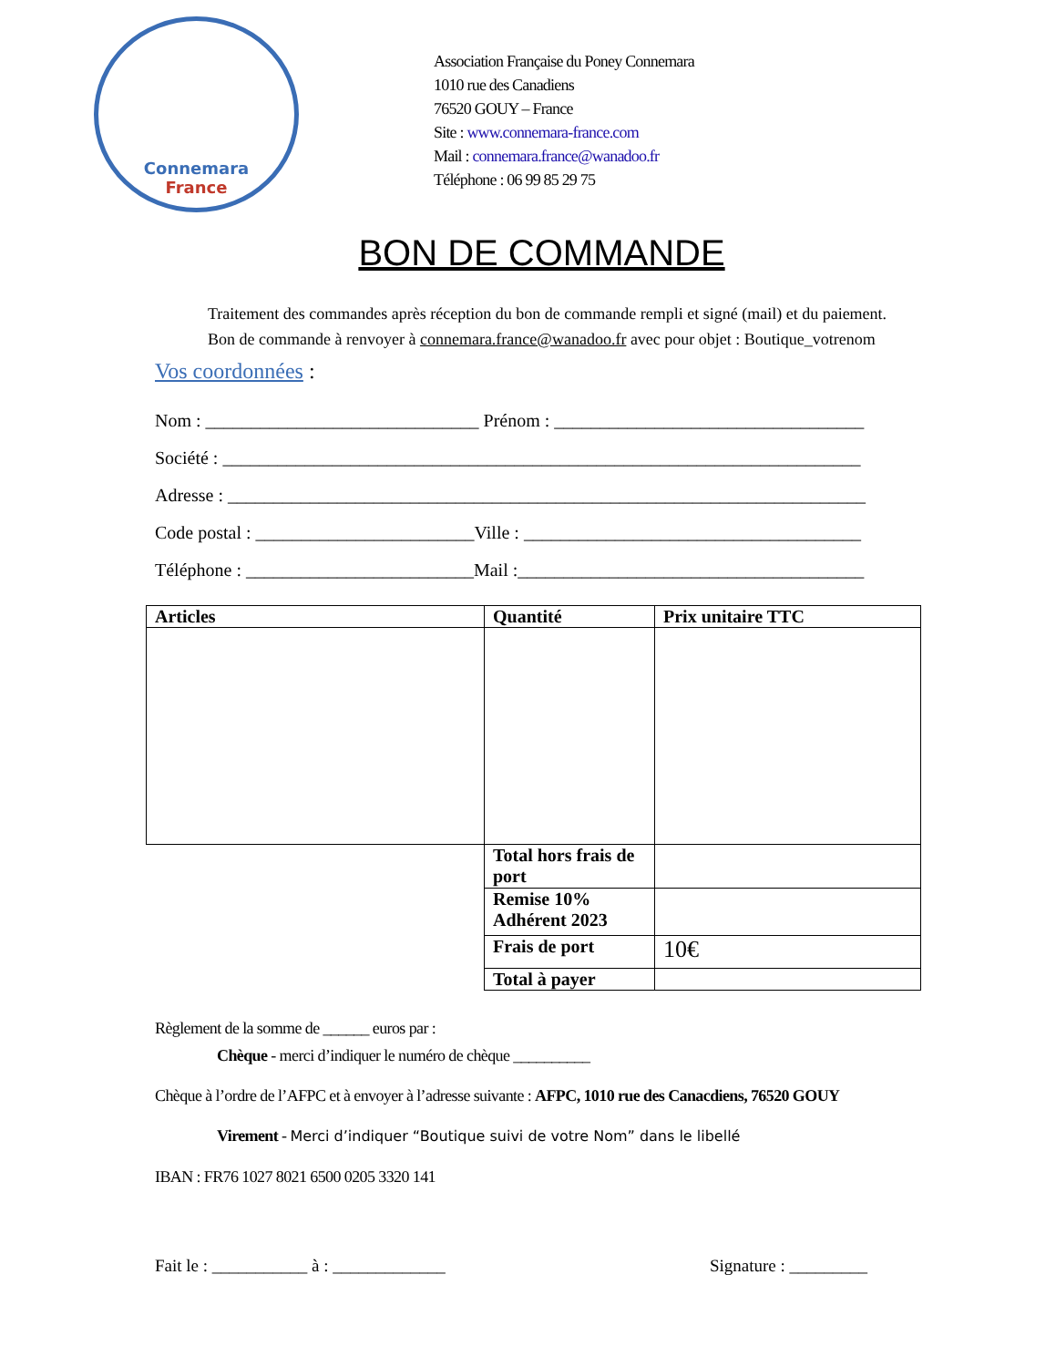Connemara
France
Association Française du Poney Connemara
1010 rue des Canadiens
76520 GOUY – France
Site : www.connemara-france.com
Mail : connemara.france@wanadoo.fr
Téléphone : 06 99 85 29 75
BON DE COMMANDE
Traitement des commandes après réception du bon de commande rempli et signé (mail) et du paiement.
Bon de commande à renvoyer à connemara.france@wanadoo.fr avec pour objet : Boutique_votrenom
Vos coordonnées :
Nom : ______________________________ Prénom : __________________________________
Société : ______________________________________________________________________
Adresse : ______________________________________________________________________
Code postal : ________________________Ville : _____________________________________
Téléphone : _________________________Mail :______________________________________
| Articles | Quantité | Prix unitaire TTC |
| --- | --- | --- |
| | Total hors frais de port | |
| | Remise 10% Adhérent 2023 | |
| | Frais de port | 10€ |
| | Total à payer | |
Règlement de la somme de ______ euros par :
Chèque - merci d’indiquer le numéro de chèque __________
Chèque à l’ordre de l’AFPC et à envoyer à l’adresse suivante : AFPC, 1010 rue des Canacdiens, 76520 GOUY
Virement - Merci d’indiquer “Boutique suivi de votre Nom” dans le libellé
IBAN : FR76 1027 8021 6500 0205 3320 141
Fait le : ___________ à : _____________ Signature : _________